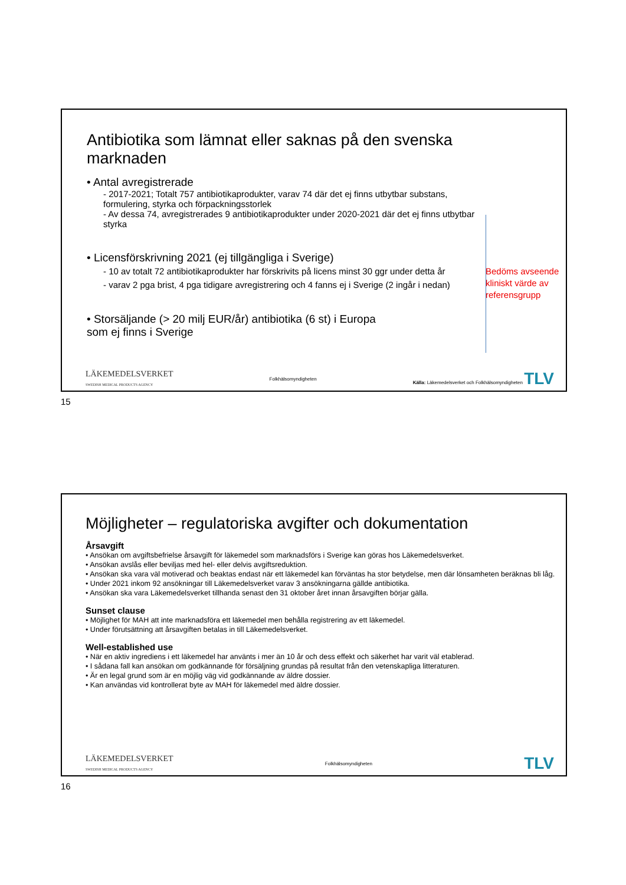Antibiotika som lämnat eller saknas på den svenska marknaden
• Antal avregistrerade
- 2017-2021; Totalt 757 antibiotikaprodukter, varav 74 där det ej finns utbytbar substans, formulering, styrka och förpackningsstorlek
- Av dessa 74, avregistrerades 9 antibiotikaprodukter under 2020-2021 där det ej finns utbytbar styrka
• Licensförskrivning 2021 (ej tillgängliga i Sverige)
- 10 av totalt 72 antibiotikaprodukter har förskrivits på licens minst 30 ggr under detta år
- varav 2 pga brist, 4 pga tidigare avregistrering och 4 fanns ej i Sverige (2 ingår i nedan)
• Storsäljande (> 20 milj EUR/år) antibiotika (6 st) i Europa som ej finns i Sverige
Bedöms avseende
kliniskt värde av
referensgrupp
LÄKEMEDELSVERKET
SWEDISH MEDICAL PRODUCTS AGENCY Folkhälsomyndigheten Källa: Läkemedelsverket och Folkhälsomyndigheten TLV
15
Möjligheter – regulatoriska avgifter och dokumentation
Årsavgift
• Ansökan om avgiftsbefrielse årsavgift för läkemedel som marknadsförs i Sverige kan göras hos Läkemedelsverket.
• Ansökan avslås eller beviljas med hel- eller delvis avgiftsreduktion.
• Ansökan ska vara väl motiverad och beaktas endast när ett läkemedel kan förväntas ha stor betydelse, men där lönsamheten beräknas bli låg.
• Under 2021 inkom 92 ansökningar till Läkemedelsverket varav 3 ansökningarna gällde antibiotika.
• Ansökan ska vara Läkemedelsverket tillhanda senast den 31 oktober året innan årsavgiften börjar gälla.
Sunset clause
• Möjlighet för MAH att inte marknadsföra ett läkemedel men behålla registrering av ett läkemedel.
• Under förutsättning att årsavgiften betalas in till Läkemedelsverket.
Well-established use
• När en aktiv ingrediens i ett läkemedel har använts i mer än 10 år och dess effekt och säkerhet har varit väl etablerad.
• I sådana fall kan ansökan om godkännande för försäljning grundas på resultat från den vetenskapliga litteraturen.
• Är en legal grund som är en möjlig väg vid godkännande av äldre dossier.
• Kan användas vid kontrollerat byte av MAH för läkemedel med äldre dossier.
LÄKEMEDELSVERKET
SWEDISH MEDICAL PRODUCTS AGENCY Folkhälsomyndigheten TLV
16